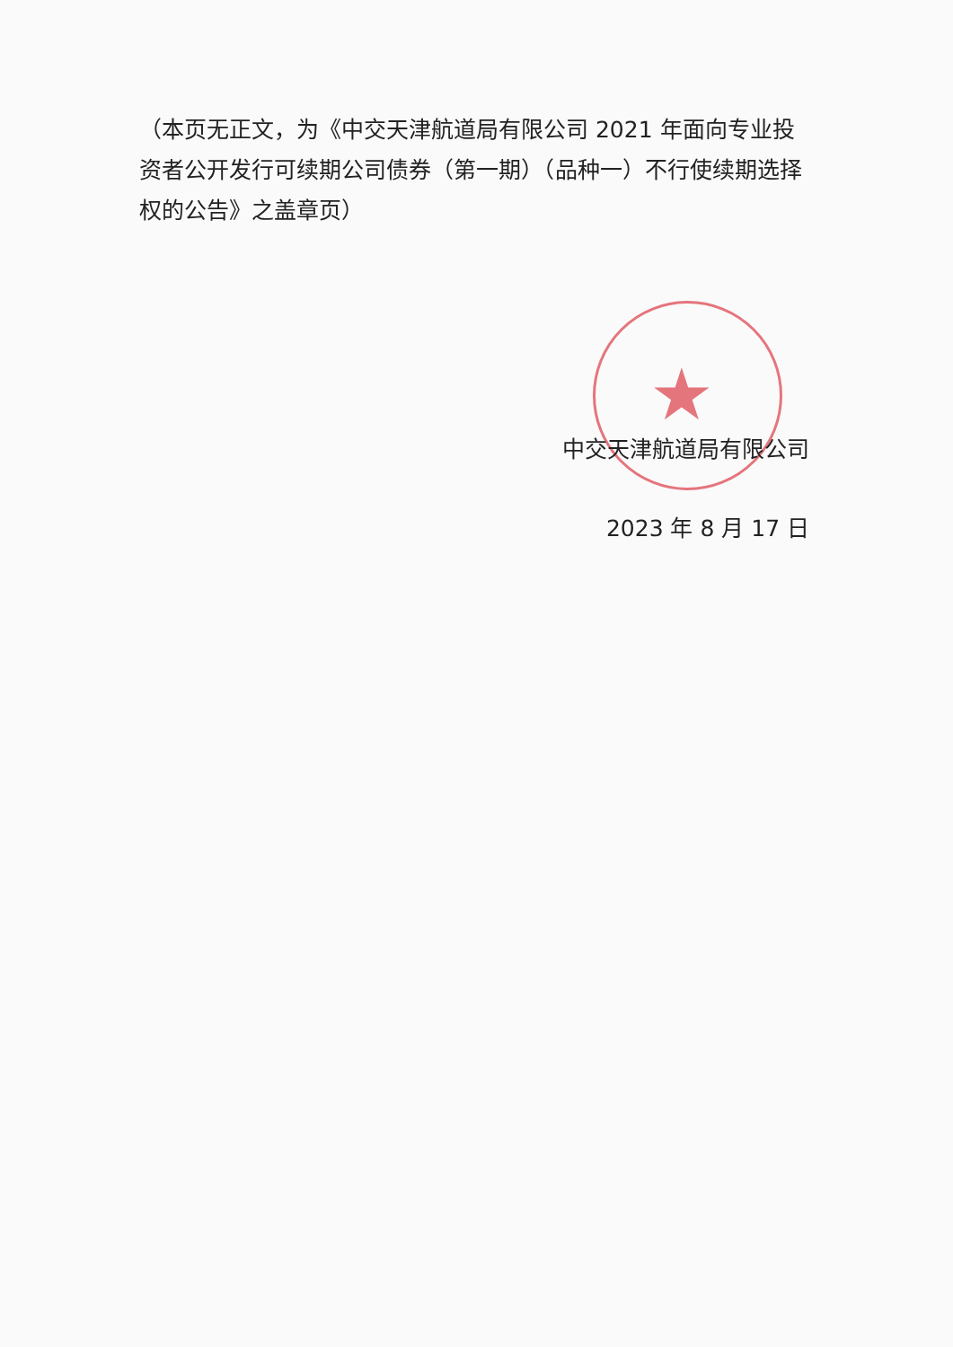★
（本页无正文，为《中交天津航道局有限公司 2021 年面向专业投资者公开发行可续期公司债券（第一期）（品种一）不行使续期选择权的公告》之盖章页）
中交天津航道局有限公司
2023 年 8 月 17 日